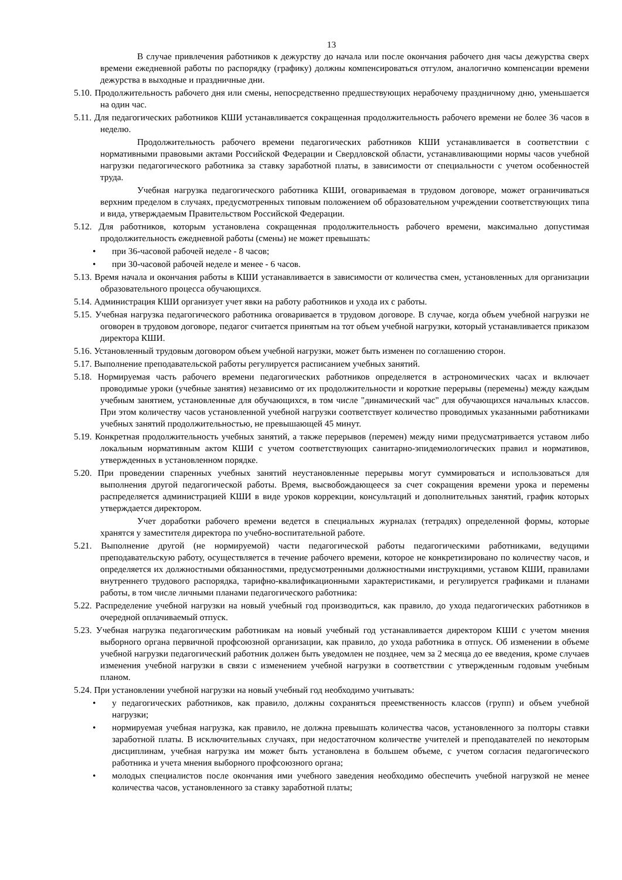13
В случае привлечения работников к дежурству до начала или после окончания рабочего дня часы дежурства сверх времени ежедневной работы по распорядку (графику) должны компенсироваться отгулом, аналогично компенсации времени дежурства в выходные и праздничные дни.
5.10. Продолжительность рабочего дня или смены, непосредственно предшествующих нерабочему праздничному дню, уменьшается на один час.
5.11. Для педагогических работников КШИ устанавливается сокращенная продолжительность рабочего времени не более 36 часов в неделю.
Продолжительность рабочего времени педагогических работников КШИ устанавливается в соответствии с нормативными правовыми актами Российской Федерации и Свердловской области, устанавливающими нормы часов учебной нагрузки педагогического работника за ставку заработной платы, в зависимости от специальности с учетом особенностей труда.
Учебная нагрузка педагогического работника КШИ, оговариваемая в трудовом договоре, может ограничиваться верхним пределом в случаях, предусмотренных типовым положением об образовательном учреждении соответствующих типа и вида, утверждаемым Правительством Российской Федерации.
5.12. Для работников, которым установлена сокращенная продолжительность рабочего времени, максимально допустимая продолжительность ежедневной работы (смены) не может превышать:
• при 36-часовой рабочей неделе - 8 часов;
• при 30-часовой рабочей неделе и менее - 6 часов.
5.13. Время начала и окончания работы в КШИ устанавливается в зависимости от количества смен, установленных для организации образовательного процесса обучающихся.
5.14. Администрация КШИ организует учет явки на работу работников и ухода их с работы.
5.15. Учебная нагрузка педагогического работника оговаривается в трудовом договоре. В случае, когда объем учебной нагрузки не оговорен в трудовом договоре, педагог считается принятым на тот объем учебной нагрузки, который устанавливается приказом директора КШИ.
5.16. Установленный трудовым договором объем учебной нагрузки, может быть изменен по соглашению сторон.
5.17. Выполнение преподавательской работы регулируется расписанием учебных занятий.
5.18. Нормируемая часть рабочего времени педагогических работников определяется в астрономических часах и включает проводимые уроки (учебные занятия) независимо от их продолжительности и короткие перерывы (перемены) между каждым учебным занятием, установленные для обучающихся, в том числе "динамический час" для обучающихся начальных классов. При этом количеству часов установленной учебной нагрузки соответствует количество проводимых указанными работниками учебных занятий продолжительностью, не превышающей 45 минут.
5.19. Конкретная продолжительность учебных занятий, а также перерывов (перемен) между ними предусматривается уставом либо локальным нормативным актом КШИ с учетом соответствующих санитарно-эпидемиологических правил и нормативов, утвержденных в установленном порядке.
5.20. При проведении спаренных учебных занятий неустановленные перерывы могут суммироваться и использоваться для выполнения другой педагогической работы. Время, высвобождающееся за счет сокращения времени урока и перемены распределяется администрацией КШИ в виде уроков коррекции, консультаций и дополнительных занятий, график которых утверждается директором.
Учет доработки рабочего времени ведется в специальных журналах (тетрадях) определенной формы, которые хранятся у заместителя директора по учебно-воспитательной работе.
5.21. Выполнение другой (не нормируемой) части педагогической работы педагогическими работниками, ведущими преподавательскую работу, осуществляется в течение рабочего времени, которое не конкретизировано по количеству часов, и определяется их должностными обязанностями, предусмотренными должностными инструкциями, уставом КШИ, правилами внутреннего трудового распорядка, тарифно-квалификационными характеристиками, и регулируется графиками и планами работы, в том числе личными планами педагогического работника:
5.22. Распределение учебной нагрузки на новый учебный год производиться, как правило, до ухода педагогических работников в очередной оплачиваемый отпуск.
5.23. Учебная нагрузка педагогическим работникам на новый учебный год устанавливается директором КШИ с учетом мнения выборного органа первичной профсоюзной организации, как правило, до ухода работника в отпуск. Об изменении в объеме учебной нагрузки педагогический работник должен быть уведомлен не позднее, чем за 2 месяца до ее введения, кроме случаев изменения учебной нагрузки в связи с изменением учебной нагрузки в соответствии с утвержденным годовым учебным планом.
5.24. При установлении учебной нагрузки на новый учебный год необходимо учитывать:
• у педагогических работников, как правило, должны сохраняться преемственность классов (групп) и объем учебной нагрузки;
• нормируемая учебная нагрузка, как правило, не должна превышать количества часов, установленного за полторы ставки заработной платы. В исключительных случаях, при недостаточном количестве учителей и преподавателей по некоторым дисциплинам, учебная нагрузка им может быть установлена в большем объеме, с учетом согласия педагогического работника и учета мнения выборного профсоюзного органа;
• молодых специалистов после окончания ими учебного заведения необходимо обеспечить учебной нагрузкой не менее количества часов, установленного за ставку заработной платы;